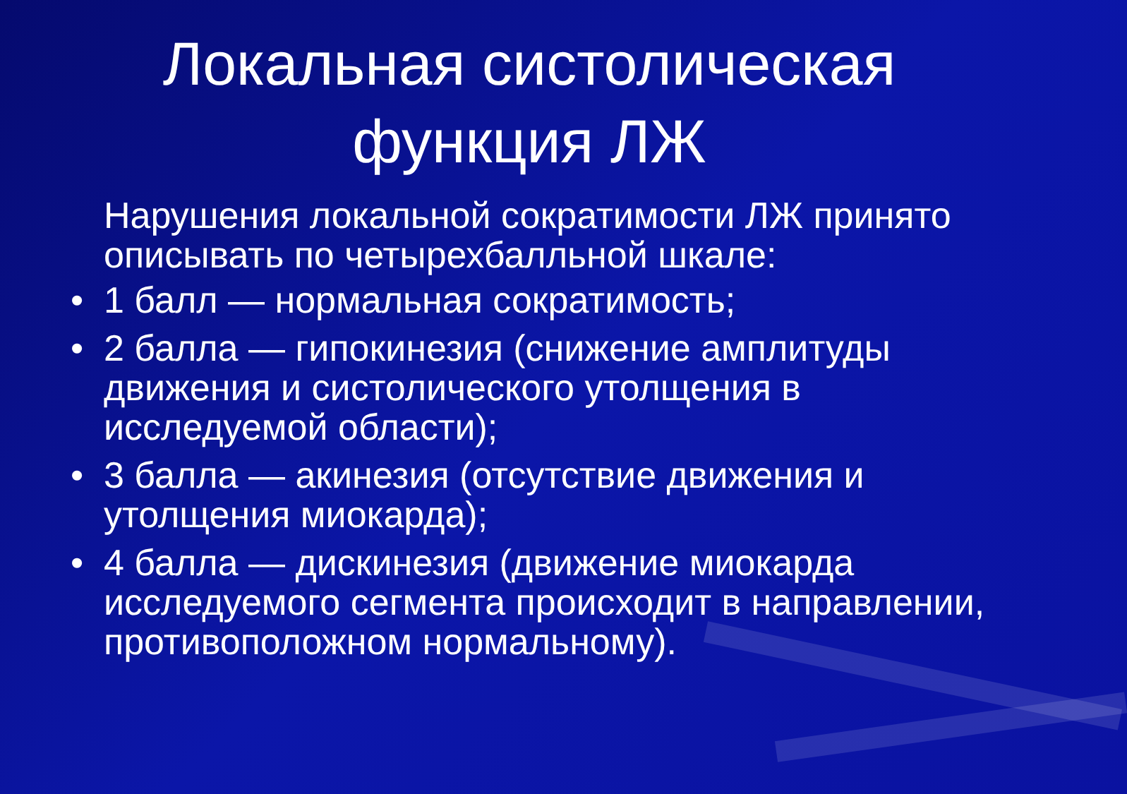Локальная систолическая
функция ЛЖ
Нарушения локальной сократимости ЛЖ принято описывать по четырехбалльной шкале:
• 1 балл — нормальная сократимость;
• 2 балла — гипокинезия (снижение амплитуды движения и систолического утолщения в исследуемой области);
• 3 балла — акинезия (отсутствие движения и утолщения миокарда);
• 4 балла — дискинезия (движение миокарда исследуемого сегмента происходит в направлении, противоположном нормальному).